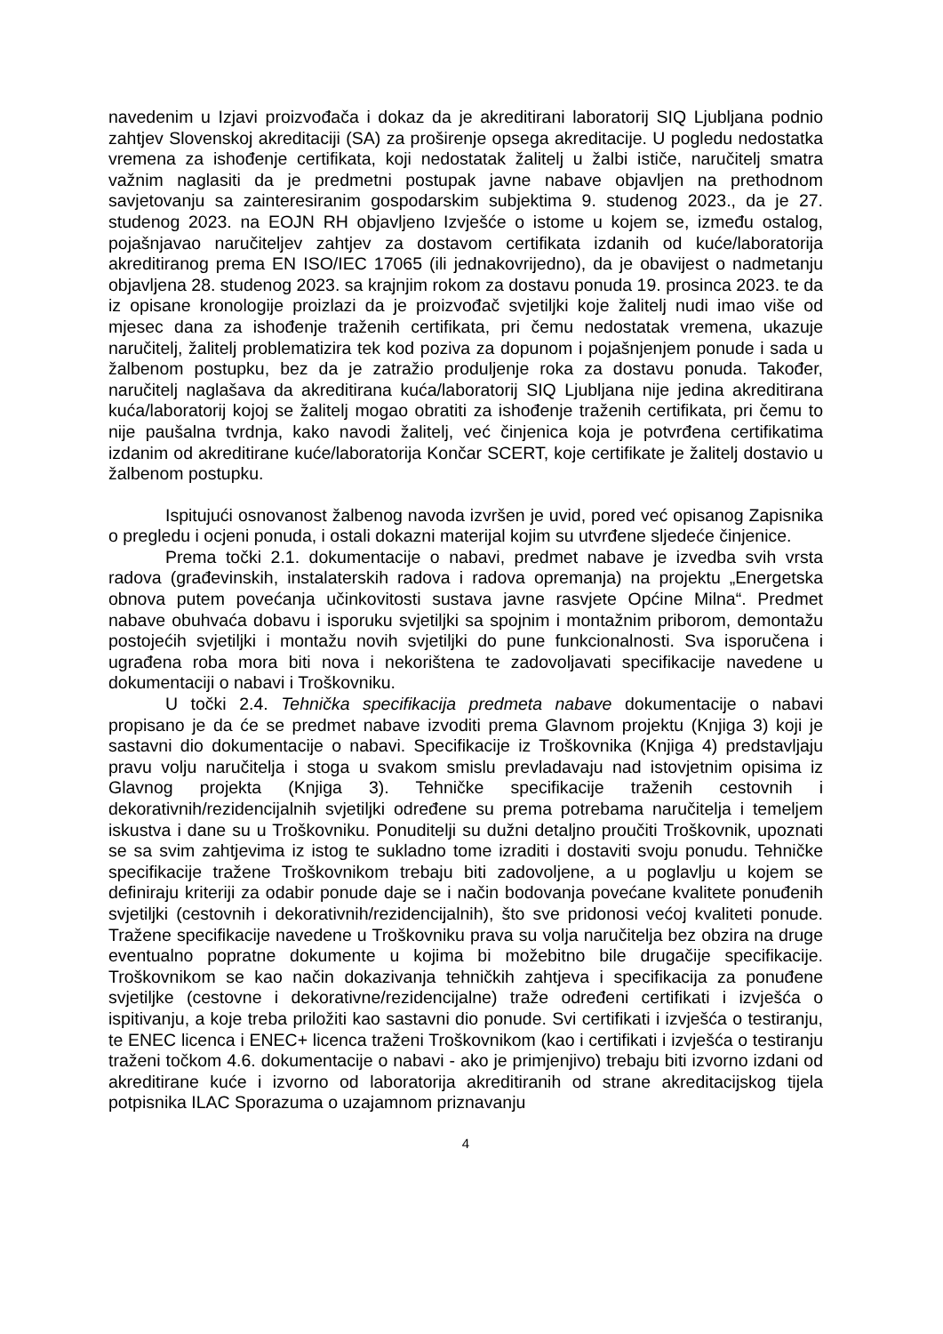navedenim u Izjavi proizvođača i dokaz da je akreditirani laboratorij SIQ Ljubljana podnio zahtjev Slovenskoj akreditaciji (SA) za proširenje opsega akreditacije. U pogledu nedostatka vremena za ishođenje certifikata, koji nedostatak žalitelj u žalbi ističe, naručitelj smatra važnim naglasiti da je predmetni postupak javne nabave objavljen na prethodnom savjetovanju sa zainteresiranim gospodarskim subjektima 9. studenog 2023., da je 27. studenog 2023. na EOJN RH objavljeno Izvješće o istome u kojem se, između ostalog, pojašnjavao naručiteljev zahtjev za dostavom certifikata izdanih od kuće/laboratorija akreditiranog prema EN ISO/IEC 17065 (ili jednakovrijedno), da je obavijest o nadmetanju objavljena 28. studenog 2023. sa krajnjim rokom za dostavu ponuda 19. prosinca 2023. te da iz opisane kronologije proizlazi da je proizvođač svjetiljki koje žalitelj nudi imao više od mjesec dana za ishođenje traženih certifikata, pri čemu nedostatak vremena, ukazuje naručitelj, žalitelj problematizira tek kod poziva za dopunom i pojašnjenjem ponude i sada u žalbenom postupku, bez da je zatražio produljenje roka za dostavu ponuda. Također, naručitelj naglašava da akreditirana kuća/laboratorij SIQ Ljubljana nije jedina akreditirana kuća/laboratorij kojoj se žalitelj mogao obratiti za ishođenje traženih certifikata, pri čemu to nije paušalna tvrdnja, kako navodi žalitelj, već činjenica koja je potvrđena certifikatima izdanim od akreditirane kuće/laboratorija Končar SCERT, koje certifikate je žalitelj dostavio u žalbenom postupku.
Ispitujući osnovanost žalbenog navoda izvršen je uvid, pored već opisanog Zapisnika o pregledu i ocjeni ponuda, i ostali dokazni materijal kojim su utvrđene sljedeće činjenice.
Prema točki 2.1. dokumentacije o nabavi, predmet nabave je izvedba svih vrsta radova (građevinskih, instalaterskih radova i radova opremanja) na projektu „Energetska obnova putem povećanja učinkovitosti sustava javne rasvjete Općine Milna“. Predmet nabave obuhvaća dobavu i isporuku svjetiljki sa spojnim i montažnim priborom, demontažu postojećih svjetiljki i montažu novih svjetiljki do pune funkcionalnosti. Sva isporučena i ugrađena roba mora biti nova i nekorištena te zadovoljavati specifikacije navedene u dokumentaciji o nabavi i Troškovniku.
U točki 2.4. Tehnička specifikacija predmeta nabave dokumentacije o nabavi propisano je da će se predmet nabave izvoditi prema Glavnom projektu (Knjiga 3) koji je sastavni dio dokumentacije o nabavi. Specifikacije iz Troškovnika (Knjiga 4) predstavljaju pravu volju naručitelja i stoga u svakom smislu prevladavaju nad istovjetnim opisima iz Glavnog projekta (Knjiga 3). Tehničke specifikacije traženih cestovnih i dekorativnih/rezidencijalnih svjetiljki određene su prema potrebama naručitelja i temeljem iskustva i dane su u Troškovniku. Ponuditelji su dužni detaljno proučiti Troškovnik, upoznati se sa svim zahtjevima iz istog te sukladno tome izraditi i dostaviti svoju ponudu. Tehničke specifikacije tražene Troškovnikom trebaju biti zadovoljene, a u poglavlju u kojem se definiraju kriteriji za odabir ponude daje se i način bodovanja povećane kvalitete ponuđenih svjetiljki (cestovnih i dekorativnih/rezidencijalnih), što sve pridonosi većoj kvaliteti ponude. Tražene specifikacije navedene u Troškovniku prava su volja naručitelja bez obzira na druge eventualno popratne dokumente u kojima bi možebitno bile drugačije specifikacije. Troškovnikom se kao način dokazivanja tehničkih zahtjeva i specifikacija za ponuđene svjetiljke (cestovne i dekorativne/rezidencijalne) traže određeni certifikati i izvješća o ispitivanju, a koje treba priložiti kao sastavni dio ponude. Svi certifikati i izvješća o testiranju, te ENEC licenca i ENEC+ licenca traženi Troškovnikom (kao i certifikati i izvješća o testiranju traženi točkom 4.6. dokumentacije o nabavi - ako je primjenjivo) trebaju biti izvorno izdani od akreditirane kuće i izvorno od laboratorija akreditiranih od strane akreditacijskog tijela potpisnika ILAC Sporazuma o uzajamnom priznavanju
4